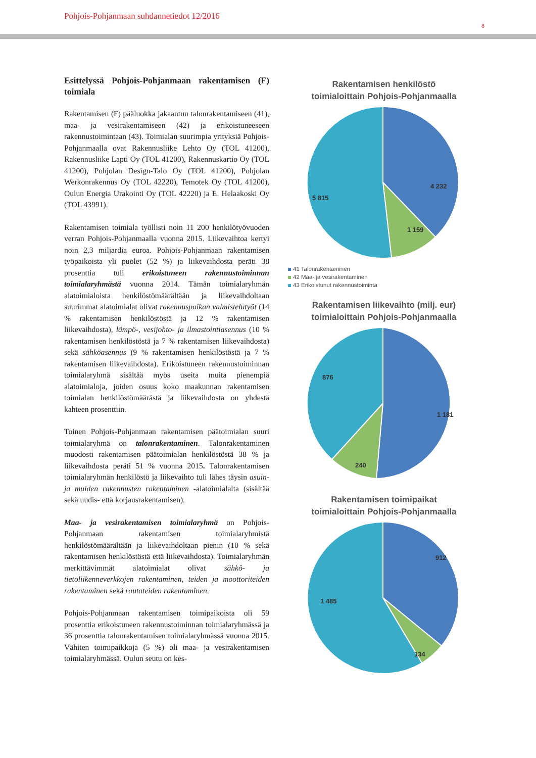Pohjois-Pohjanmaan suhdannetiedot 12/2016
8
Esittelyssä Pohjois-Pohjanmaan rakentamisen (F) toimiala
Rakentamisen (F) pääluokka jakaantuu talonrakentamiseen (41), maa- ja vesirakentamiseen (42) ja erikoistuneeseen rakennustoimintaan (43). Toimialan suurimpia yrityksiä Pohjois-Pohjanmaalla ovat Rakennusliike Lehto Oy (TOL 41200), Rakennusliike Lapti Oy (TOL 41200), Rakennuskartio Oy (TOL 41200), Pohjolan Design-Talo Oy (TOL 41200), Pohjolan Werkonrakennus Oy (TOL 42220), Temotek Oy (TOL 41200), Oulun Energia Urakointi Oy (TOL 42220) ja E. Helaakoski Oy (TOL 43991).
Rakentamisen toimiala työllisti noin 11 200 henkilötyövuoden verran Pohjois-Pohjanmaalla vuonna 2015. Liikevaihtoa kertyi noin 2,3 miljardia euroa. Pohjois-Pohjanmaan rakentamisen työpaikoista yli puolet (52 %) ja liikevaihdosta peräti 38 prosenttia tuli erikoistuneen rakennustoiminnan toimialaryhmästä vuonna 2014. Tämän toimialaryhmän alatoimialoista henkilöstömäärältään ja liikevaihdoltaan suurimmat alatoimialat olivat rakennuspaikan valmistelutyöt (14 % rakentamisen henkilöstöstä ja 12 % rakentamisen liikevaihdosta), lämpö-, vesijohto- ja ilmastointiasennus (10 % rakentamisen henkilöstöstä ja 7 % rakentamisen liikevaihdosta) sekä sähköasennus (9 % rakentamisen henkilöstöstä ja 7 % rakentamisen liikevaihdosta). Erikoistuneen rakennustoiminnan toimialaryhmä sisältää myös useita muita pienempiä alatoimialoja, joiden osuus koko maakunnan rakentamisen toimialan henkilöstömäärästä ja liikevaihdosta on yhdestä kahteen prosenttiin.
Toinen Pohjois-Pohjanmaan rakentamisen päätoimialan suuri toimialaryhmä on talonrakentaminen. Talonrakentaminen muodosti rakentamisen päätoimialan henkilöstöstä 38 % ja liikevaihdosta peräti 51 % vuonna 2015. Talonrakentamisen toimialaryhmän henkilöstö ja liikevaihto tuli lähes täysin asuin- ja muiden rakennusten rakentaminen -alatoimialalta (sisältää sekä uudis- että korjausrakentamisen).
Maa- ja vesirakentamisen toimialaryhmä on Pohjois-Pohjanmaan rakentamisen toimialaryhmistä henkilöstömäärältään ja liikevaihdoltaan pienin (10 % sekä rakentamisen henkilöstöstä että liikevaihdosta). Toimialaryhmän merkittävimmät alatoimialat olivat sähkö- ja tietoliikenneverkkojen rakentaminen, teiden ja moottoriteiden rakentaminen sekä rautateiden rakentaminen.
Pohjois-Pohjanmaan rakentamisen toimipaikoista oli 59 prosenttia erikoistuneen rakennustoiminnan toimialaryhmässä ja 36 prosenttia talonrakentamisen toimialaryhmässä vuonna 2015. Vähiten toimipaikkoja (5 %) oli maa- ja vesirakentamisen toimialaryhmässä. Oulun seutu on kes-
Rakentamisen henkilöstö
toimialoittain Pohjois-Pohjanmaalla
4 232
1 159
5 815
41 Talonrakentaminen
42 Maa- ja vesirakentaminen
43 Erikoistunut rakennustoiminta
Rakentamisen liikevaihto (milj. eur)
toimialoittain Pohjois-Pohjanmaalla
1 181
240
876
Rakentamisen toimipaikat
toimialoittain Pohjois-Pohjanmaalla
912
134
1 485